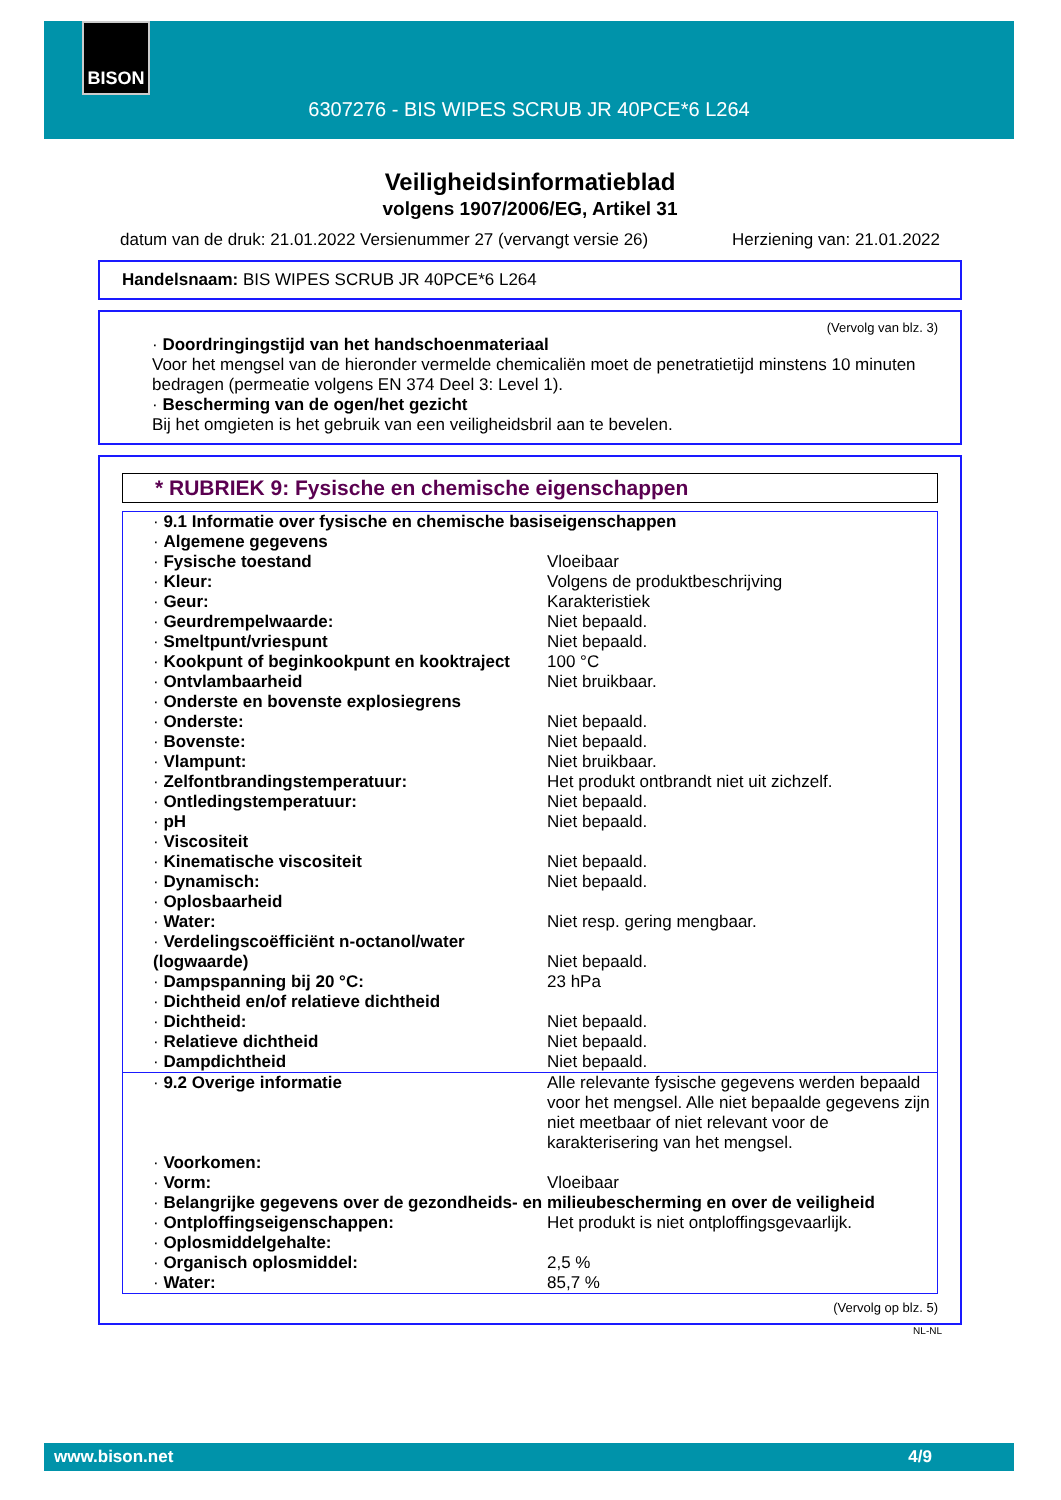BISON
6307276 - BIS WIPES SCRUB JR 40PCE*6 L264
Veiligheidsinformatieblad
volgens 1907/2006/EG, Artikel 31
datum van de druk: 21.01.2022 Versienummer 27 (vervangt versie 26) Herziening van: 21.01.2022
Handelsnaam: BIS WIPES SCRUB JR 40PCE*6 L264
(Vervolg van blz. 3)
· Doordringingstijd van het handschoenmateriaal
Voor het mengsel van de hieronder vermelde chemicaliën moet de penetratietijd minstens 10 minuten bedragen (permeatie volgens EN 374 Deel 3: Level 1).
· Bescherming van de ogen/het gezicht
Bij het omgieten is het gebruik van een veiligheidsbril aan te bevelen.
* RUBRIEK 9: Fysische en chemische eigenschappen
| · 9.1 Informatie over fysische en chemische basiseigenschappen | |
| · Algemene gegevens | |
| · Fysische toestand | Vloeibaar |
| · Kleur: | Volgens de produktbeschrijving |
| · Geur: | Karakteristiek |
| · Geurdrempelwaarde: | Niet bepaald. |
| · Smeltpunt/vriespunt | Niet bepaald. |
| · Kookpunt of beginkookpunt en kooktraject | 100 °C |
| · Ontvlambaarheid | Niet bruikbaar. |
| · Onderste en bovenste explosiegrens | |
| · Onderste: | Niet bepaald. |
| · Bovenste: | Niet bepaald. |
| · Vlampunt: | Niet bruikbaar. |
| · Zelfontbrandingstemperatuur: | Het produkt ontbrandt niet uit zichzelf. |
| · Ontledingstemperatuur: | Niet bepaald. |
| · pH | Niet bepaald. |
| · Viscositeit | |
| · Kinematische viscositeit | Niet bepaald. |
| · Dynamisch: | Niet bepaald. |
| · Oplosbaarheid | |
| · Water: | Niet resp. gering mengbaar. |
| · Verdelingscoëfficiënt n-octanol/water (logwaarde) | Niet bepaald. |
| · Dampspanning bij 20 °C: | 23 hPa |
| · Dichtheid en/of relatieve dichtheid | |
| · Dichtheid: | Niet bepaald. |
| · Relatieve dichtheid | Niet bepaald. |
| · Dampdichtheid | Niet bepaald. |
| · 9.2 Overige informatie | Alle relevante fysische gegevens werden bepaald voor het mengsel. Alle niet bepaalde gegevens zijn niet meetbaar of niet relevant voor de karakterisering van het mengsel. |
| · Voorkomen: | |
| · Vorm: | Vloeibaar |
| · Belangrijke gegevens over de gezondheids- en milieubescherming en over de veiligheid | |
| · Ontploffingseigenschappen: | Het produkt is niet ontploffingsgevaarlijk. |
| · Oplosmiddelgehalte: | |
| · Organisch oplosmiddel: | 2,5 % |
| · Water: | 85,7 % |
(Vervolg op blz. 5)
NL-NL
www.bison.net 4/9